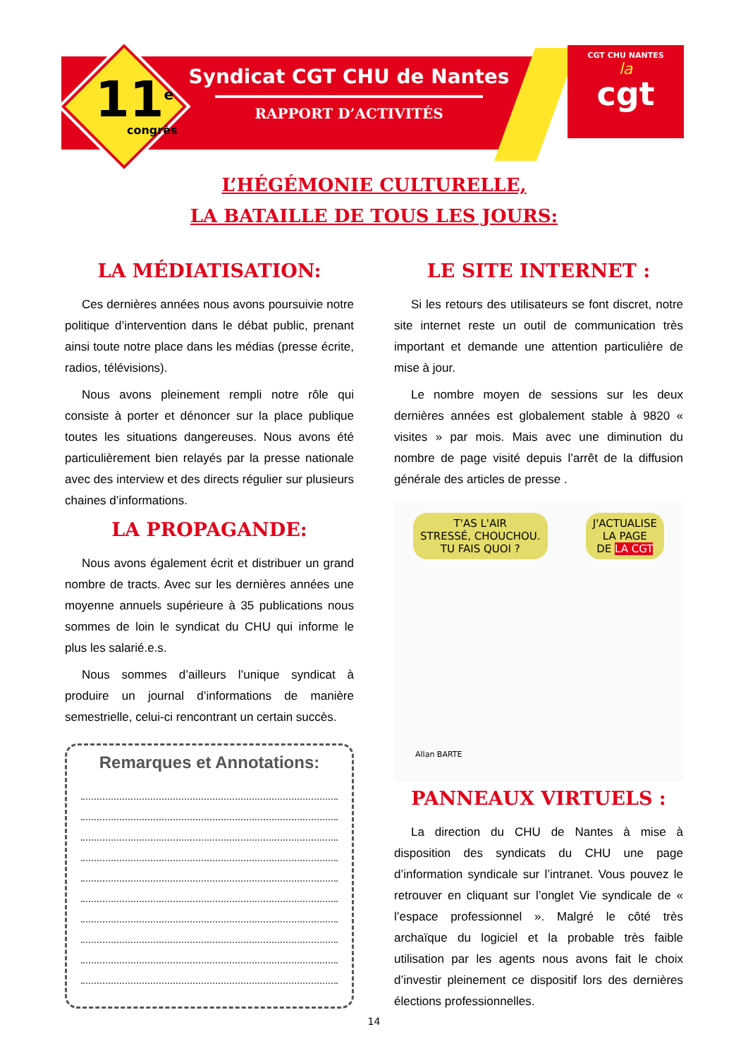11<sup>e</sup>
congrès
Syndicat CGT CHU de Nantes
RAPPORT D’ACTIVITÉS
CGT CHU NANTES
la
cgt
L’HÉGÉMONIE CULTURELLE,
LA BATAILLE DE TOUS LES JOURS:
LA MÉDIATISATION:
Ces dernières années nous avons poursuivie notre politique d’intervention dans le débat public, prenant ainsi toute notre place dans les médias (presse écrite, radios, télévisions).
Nous avons pleinement rempli notre rôle qui consiste à porter et dénoncer sur la place publique toutes les situations dangereuses. Nous avons été particulièrement bien relayés par la presse nationale avec des interview et des directs régulier sur plusieurs chaines d’informations.
LA PROPAGANDE:
Nous avons également écrit et distribuer un grand nombre de tracts. Avec sur les dernières années une moyenne annuels supérieure à 35 publications nous sommes de loin le syndicat du CHU qui informe le plus les salarié.e.s.
Nous sommes d’ailleurs l’unique syndicat à produire un journal d’informations de manière semestrielle, celui-ci rencontrant un certain succès.
Remarques et Annotations:
LE SITE INTERNET :
Si les retours des utilisateurs se font discret, notre site internet reste un outil de communication très important et demande une attention particulière de mise à jour.
Le nombre moyen de sessions sur les deux dernières années est globalement stable à 9820 « visites » par mois. Mais avec une diminution du nombre de page visité depuis l’arrêt de la diffusion générale des articles de presse .
T'AS L'AIR
STRESSÉ, CHOUCHOU.
TU FAIS QUOI ?
J'ACTUALISE
LA PAGE
DE LA CGT
Allan BARTE
PANNEAUX VIRTUELS :
La direction du CHU de Nantes à mise à disposition des syndicats du CHU une page d’information syndicale sur l’intranet. Vous pouvez le retrouver en cliquant sur l’onglet Vie syndicale de « l’espace professionnel ». Malgré le côté très archaïque du logiciel et la probable très faible utilisation par les agents nous avons fait le choix d’investir pleinement ce dispositif lors des dernières élections professionnelles.
14